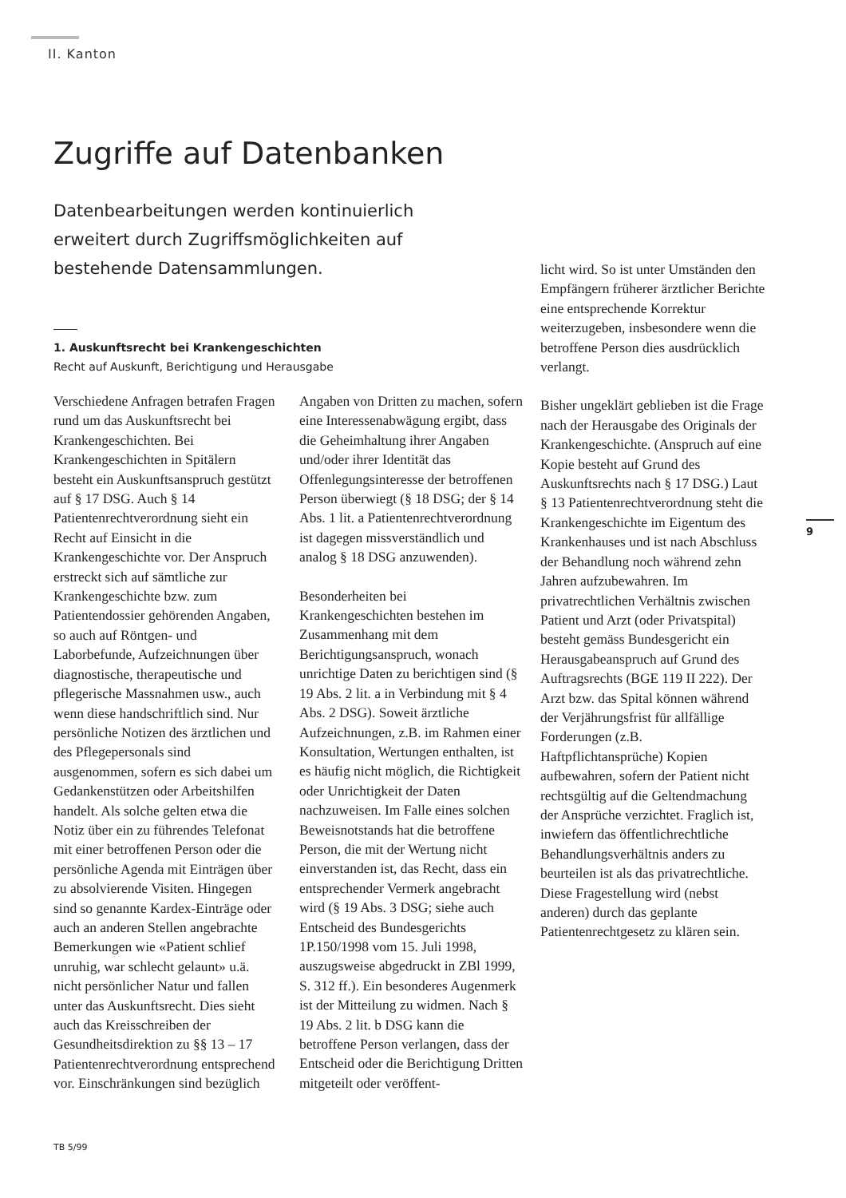II. Kanton
Zugriffe auf Datenbanken
Datenbearbeitungen werden kontinuierlich erweitert durch Zugriffsmöglichkeiten auf bestehende Datensammlungen.
1. Auskunftsrecht bei Krankengeschichten
Recht auf Auskunft, Berichtigung und Herausgabe
Verschiedene Anfragen betrafen Fragen rund um das Auskunftsrecht bei Krankengeschichten. Bei Krankengeschichten in Spitälern besteht ein Auskunftsanspruch gestützt auf § 17 DSG. Auch § 14 Patientenrechtverordnung sieht ein Recht auf Einsicht in die Krankengeschichte vor. Der Anspruch erstreckt sich auf sämtliche zur Krankengeschichte bzw. zum Patientendossier gehörenden Angaben, so auch auf Röntgen- und Laborbefunde, Aufzeichnungen über diagnostische, therapeutische und pflegerische Massnahmen usw., auch wenn diese handschriftlich sind. Nur persönliche Notizen des ärztlichen und des Pflegepersonals sind ausgenommen, sofern es sich dabei um Gedankenstützen oder Arbeitshilfen handelt. Als solche gelten etwa die Notiz über ein zu führendes Telefonat mit einer betroffenen Person oder die persönliche Agenda mit Einträgen über zu absolvierende Visiten. Hingegen sind so genannte Kardex-Einträge oder auch an anderen Stellen angebrachte Bemerkungen wie «Patient schlief unruhig, war schlecht gelaunt» u.ä. nicht persönlicher Natur und fallen unter das Auskunftsrecht. Dies sieht auch das Kreisschreiben der Gesundheitsdirektion zu §§ 13 – 17 Patientenrechtverordnung entsprechend vor. Einschränkungen sind bezüglich
Angaben von Dritten zu machen, sofern eine Interessenabwägung ergibt, dass die Geheimhaltung ihrer Angaben und/oder ihrer Identität das Offenlegungsinteresse der betroffenen Person überwiegt (§ 18 DSG; der § 14 Abs. 1 lit. a Patientenrechtverordnung ist dagegen missverständlich und analog § 18 DSG anzuwenden).
Besonderheiten bei Krankengeschichten bestehen im Zusammenhang mit dem Berichtigungsanspruch, wonach unrichtige Daten zu berichtigen sind (§ 19 Abs. 2 lit. a in Verbindung mit § 4 Abs. 2 DSG). Soweit ärztliche Aufzeichnungen, z.B. im Rahmen einer Konsultation, Wertungen enthalten, ist es häufig nicht möglich, die Richtigkeit oder Unrichtigkeit der Daten nachzuweisen. Im Falle eines solchen Beweisnotstands hat die betroffene Person, die mit der Wertung nicht einverstanden ist, das Recht, dass ein entsprechender Vermerk angebracht wird (§ 19 Abs. 3 DSG; siehe auch Entscheid des Bundesgerichts 1P.150/1998 vom 15. Juli 1998, auszugsweise abgedruckt in ZBl 1999, S. 312 ff.). Ein besonderes Augenmerk ist der Mitteilung zu widmen. Nach § 19 Abs. 2 lit. b DSG kann die betroffene Person verlangen, dass der Entscheid oder die Berichtigung Dritten mitgeteilt oder veröffent-
licht wird. So ist unter Umständen den Empfängern früherer ärztlicher Berichte eine entsprechende Korrektur weiterzugeben, insbesondere wenn die betroffene Person dies ausdrücklich verlangt.
Bisher ungeklärt geblieben ist die Frage nach der Herausgabe des Originals der Krankengeschichte. (Anspruch auf eine Kopie besteht auf Grund des Auskunftsrechts nach § 17 DSG.) Laut § 13 Patientenrechtverordnung steht die Krankengeschichte im Eigentum des Krankenhauses und ist nach Abschluss der Behandlung noch während zehn Jahren aufzubewahren. Im privatrechtlichen Verhältnis zwischen Patient und Arzt (oder Privatspital) besteht gemäss Bundesgericht ein Herausgabeanspruch auf Grund des Auftragsrechts (BGE 119 II 222). Der Arzt bzw. das Spital können während der Verjährungsfrist für allfällige Forderungen (z.B. Haftpflichtansprüche) Kopien aufbewahren, sofern der Patient nicht rechtsgültig auf die Geltendmachung der Ansprüche verzichtet. Fraglich ist, inwiefern das öffentlichrechtliche Behandlungsverhältnis anders zu beurteilen ist als das privatrechtliche. Diese Fragestellung wird (nebst anderen) durch das geplante Patientenrechtgesetz zu klären sein.
9
TB 5/99